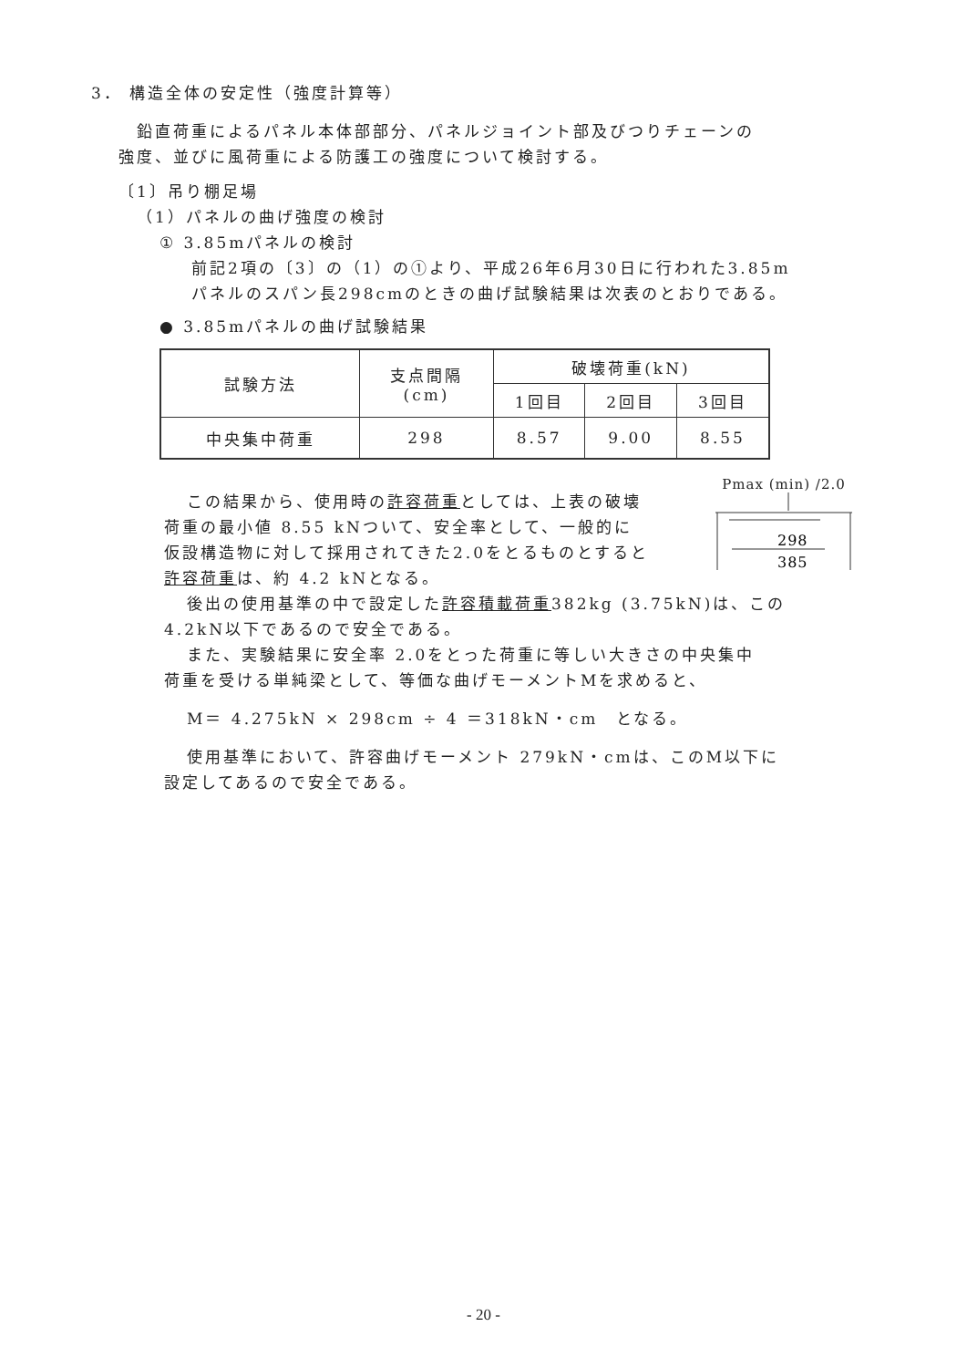3． 構造全体の安定性（強度計算等）
鉛直荷重によるパネル本体部部分、パネルジョイント部及びつりチェーンの
強度、並びに風荷重による防護工の強度について検討する。
〔1〕吊り棚足場
（1）パネルの曲げ強度の検討
① 3.85mパネルの検討
前記2項の〔3〕の（1）の①より、平成26年6月30日に行われた3.85m
パネルのスパン長298cmのときの曲げ試験結果は次表のとおりである。
● 3.85mパネルの曲げ試験結果
| 試験方法 | 支点間隔 (cm) | 破壊荷重(kN) | | |
| --- | --- | --- | --- | --- |
| | | 1回目 | 2回目 | 3回目 |
| 中央集中荷重 | 298 | 8.57 | 9.00 | 8.55 |
この結果から、使用時の許容荷重としては、上表の破壊
荷重の最小値 8.55 kNついて、安全率として、一般的に
仮設構造物に対して採用されてきた2.0をとるものとすると
許容荷重は、約 4.2 kNとなる。
Pmax (min) /2.0
298
385
後出の使用基準の中で設定した許容積載荷重382kg (3.75kN)は、この
4.2kN以下であるので安全である。
また、実験結果に安全率 2.0をとった荷重に等しい大きさの中央集中
荷重を受ける単純梁として、等価な曲げモーメントMを求めると、
M＝ 4.275kN × 298cm ÷ 4 ＝318kN・cm　となる。
使用基準において、許容曲げモーメント 279kN・cmは、このM以下に
設定してあるので安全である。
- 20 -